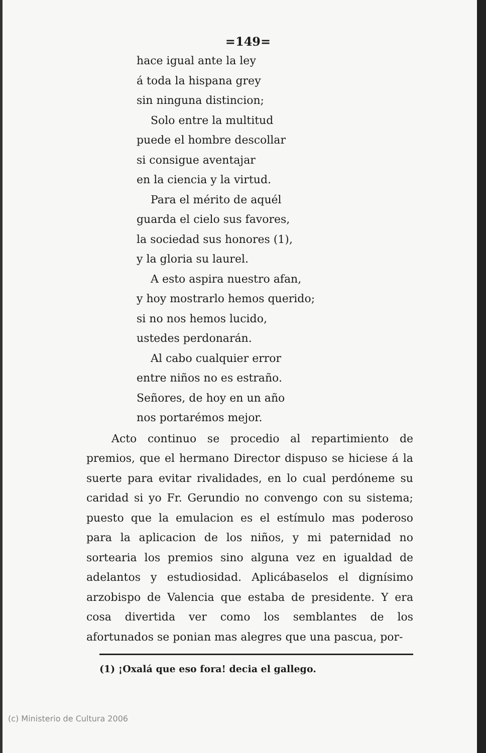=149=
hace igual ante la ley
á toda la hispana grey
sin ninguna distincion;
Solo entre la multitud
puede el hombre descollar
si consigue aventajar
en la ciencia y la virtud.
Para el mérito de aquél
guarda el cielo sus favores,
la sociedad sus honores (1),
y la gloria su laurel.
A esto aspira nuestro afan,
y hoy mostrarlo hemos querido;
si no nos hemos lucido,
ustedes perdonarán.
Al cabo cualquier error
entre niños no es estraño.
Señores, de hoy en un año
nos portarémos mejor.
Acto continuo se procedio al repartimiento de premios, que el hermano Director dispuso se hiciese á la suerte para evitar rivalidades, en lo cual perdóneme su caridad si yo Fr. Gerundio no convengo con su sistema; puesto que la emulacion es el estímulo mas poderoso para la aplicacion de los niños, y mi paternidad no sortearia los premios sino alguna vez en igualdad de adelantos y estudiosidad. Aplicábaselos el dignísimo arzobispo de Valencia que estaba de presidente. Y era cosa divertida ver como los semblantes de los afortunados se ponian mas alegres que una pascua, por-
(1) ¡Oxalá que eso fora! decia el gallego.
(c) Ministerio de Cultura 2006